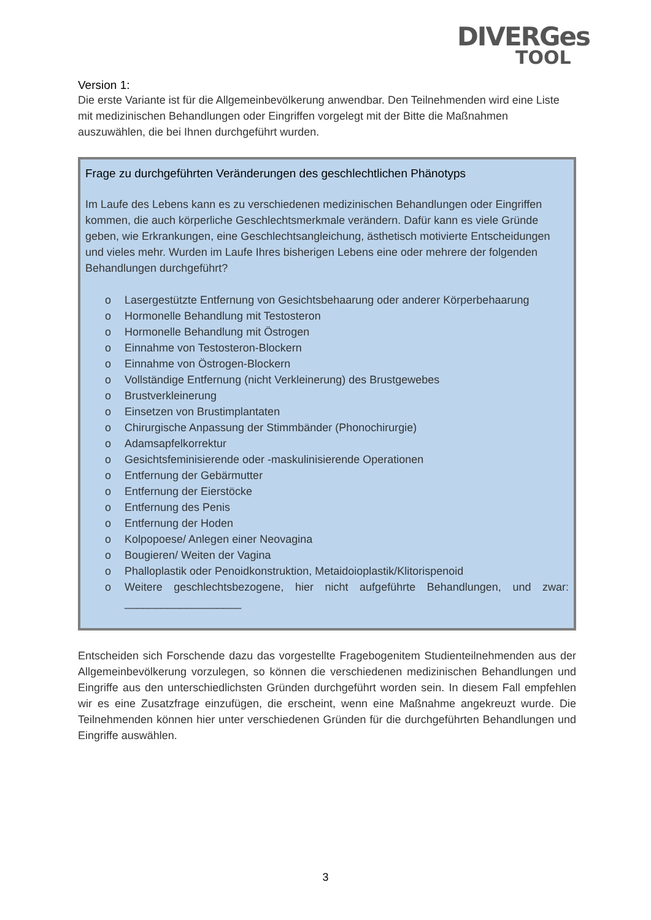DIVERGes
TOOL
Version 1:
Die erste Variante ist für die Allgemeinbevölkerung anwendbar. Den Teilnehmenden wird eine Liste mit medizinischen Behandlungen oder Eingriffen vorgelegt mit der Bitte die Maßnahmen auszuwählen, die bei Ihnen durchgeführt wurden.
Frage zu durchgeführten Veränderungen des geschlechtlichen Phänotyps
Im Laufe des Lebens kann es zu verschiedenen medizinischen Behandlungen oder Eingriffen kommen, die auch körperliche Geschlechtsmerkmale verändern. Dafür kann es viele Gründe geben, wie Erkrankungen, eine Geschlechtsangleichung, ästhetisch motivierte Entscheidungen und vieles mehr. Wurden im Laufe Ihres bisherigen Lebens eine oder mehrere der folgenden Behandlungen durchgeführt?
o Lasergestützte Entfernung von Gesichtsbehaarung oder anderer Körperbehaarung
o Hormonelle Behandlung mit Testosteron
o Hormonelle Behandlung mit Östrogen
o Einnahme von Testosteron-Blockern
o Einnahme von Östrogen-Blockern
o Vollständige Entfernung (nicht Verkleinerung) des Brustgewebes
o Brustverkleinerung
o Einsetzen von Brustimplantaten
o Chirurgische Anpassung der Stimmbänder (Phonochirurgie)
o Adamsapfelkorrektur
o Gesichtsfeminisierende oder -maskulinisierende Operationen
o Entfernung der Gebärmutter
o Entfernung der Eierstöcke
o Entfernung des Penis
o Entfernung der Hoden
o Kolpopoese/ Anlegen einer Neovagina
o Bougieren/ Weiten der Vagina
o Phalloplastik oder Penoidkonstruktion, Metaidoioplastik/Klitorispenoid
o Weitere geschlechtsbezogene, hier nicht aufgeführte Behandlungen, und zwar: ___________________
Entscheiden sich Forschende dazu das vorgestellte Fragebogenitem Studienteilnehmenden aus der Allgemeinbevölkerung vorzulegen, so können die verschiedenen medizinischen Behandlungen und Eingriffe aus den unterschiedlichsten Gründen durchgeführt worden sein. In diesem Fall empfehlen wir es eine Zusatzfrage einzufügen, die erscheint, wenn eine Maßnahme angekreuzt wurde. Die Teilnehmenden können hier unter verschiedenen Gründen für die durchgeführten Behandlungen und Eingriffe auswählen.
3